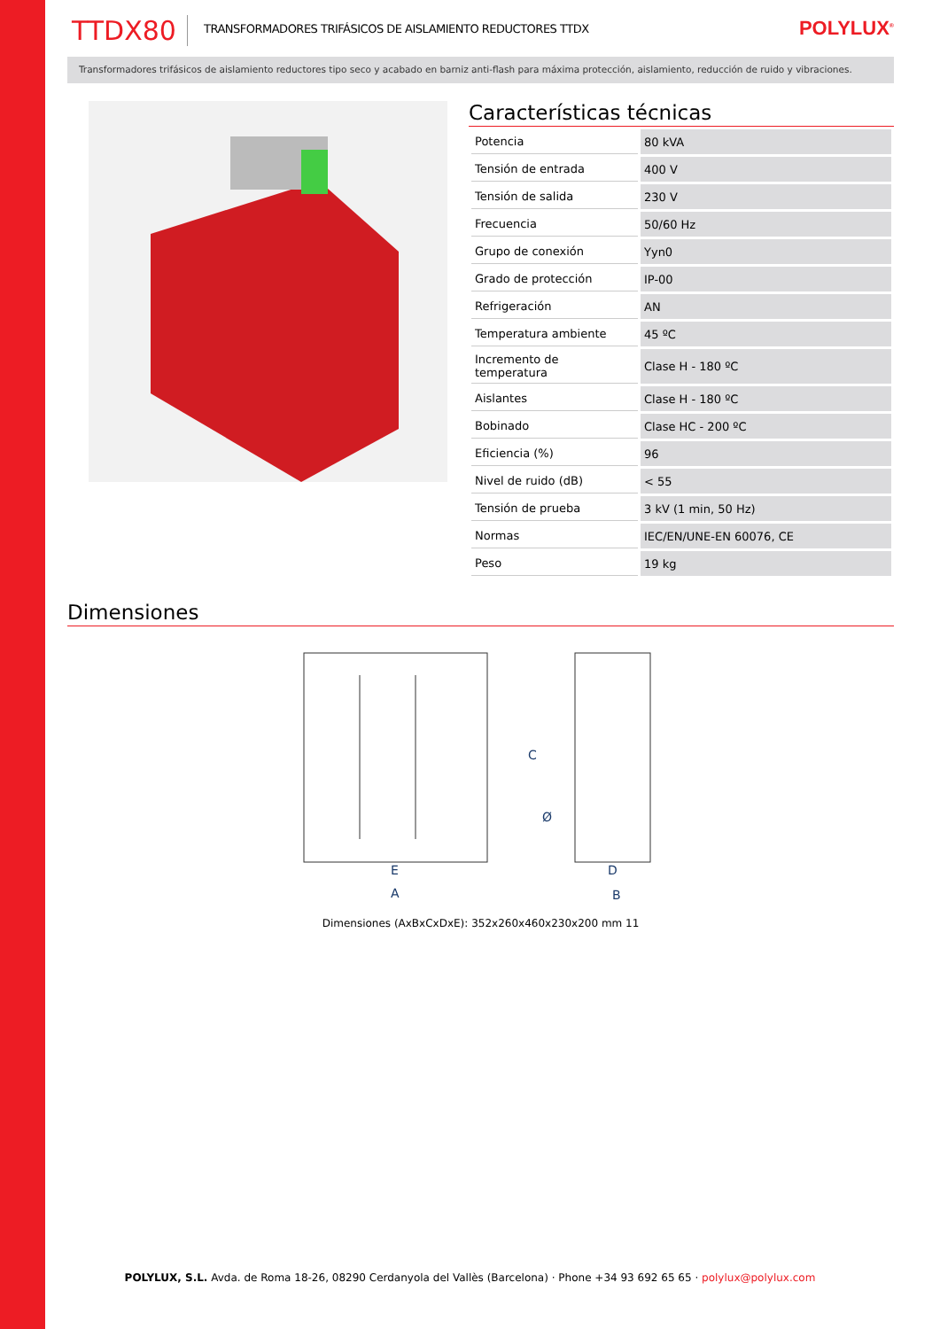TTDX80 TRANSFORMADORES TRIFÁSICOS DE AISLAMIENTO REDUCTORES TTDX POLYLUX<sup>®</sup>
Transformadores trifásicos de aislamiento reductores tipo seco y acabado en barniz anti-flash para máxima protección, aislamiento, reducción de ruido y vibraciones.
Características técnicas
| Potencia | 80 kVA |
| Tensión de entrada | 400 V |
| Tensión de salida | 230 V |
| Frecuencia | 50/60 Hz |
| Grupo de conexión | Yyn0 |
| Grado de protección | IP-00 |
| Refrigeración | AN |
| Temperatura ambiente | 45 ºC |
| Incremento de temperatura | Clase H - 180 ºC |
| Aislantes | Clase H - 180 ºC |
| Bobinado | Clase HC - 200 ºC |
| Eficiencia (%) | 96 |
| Nivel de ruido (dB) | < 55 |
| Tensión de prueba | 3 kV (1 min, 50 Hz) |
| Normas | IEC/EN/UNE-EN 60076, CE |
| Peso | 19 kg |
Dimensiones
E
A
D
B
C
Ø
Dimensiones (AxBxCxDxE): 352x260x460x230x200 mm 11
POLYLUX, S.L. Avda. de Roma 18-26, 08290 Cerdanyola del Vallès (Barcelona) · Phone +34 93 692 65 65 · polylux@polylux.com